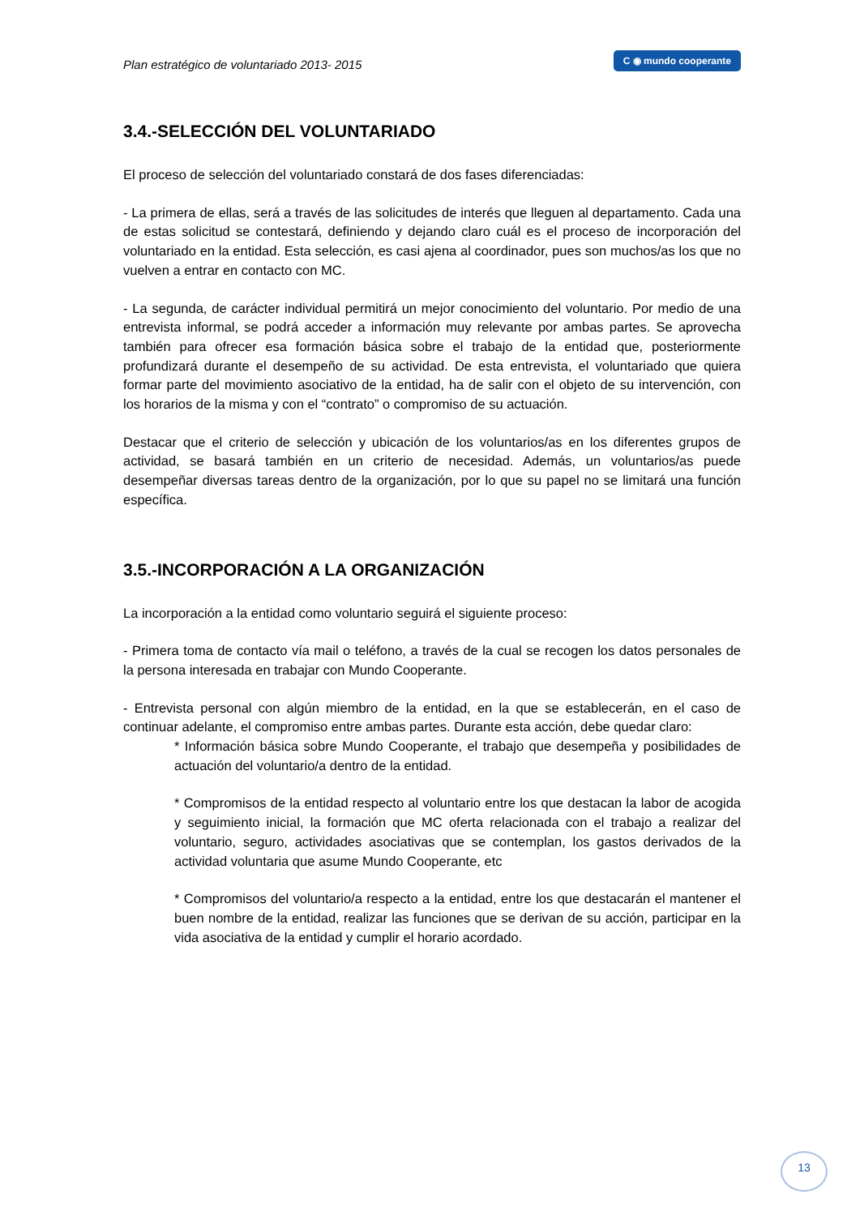Plan estratégico de voluntariado 2013- 2015 C ◉ mundo cooperante
3.4.-SELECCIÓN DEL VOLUNTARIADO
El proceso de selección del voluntariado constará de dos fases diferenciadas:
- La primera de ellas, será a través de las solicitudes de interés que lleguen al departamento. Cada una de estas solicitud se contestará, definiendo y dejando claro cuál es el proceso de incorporación del voluntariado en la entidad. Esta selección, es casi ajena al coordinador, pues son muchos/as los que no vuelven a entrar en contacto con MC.
- La segunda, de carácter individual permitirá un mejor conocimiento del voluntario. Por medio de una entrevista informal, se podrá acceder a información muy relevante por ambas partes. Se aprovecha también para ofrecer esa formación básica sobre el trabajo de la entidad que, posteriormente profundizará durante el desempeño de su actividad. De esta entrevista, el voluntariado que quiera formar parte del movimiento asociativo de la entidad, ha de salir con el objeto de su intervención, con los horarios de la misma y con el “contrato” o compromiso de su actuación.
Destacar que el criterio de selección y ubicación de los voluntarios/as en los diferentes grupos de actividad, se basará también en un criterio de necesidad. Además, un voluntarios/as puede desempeñar diversas tareas dentro de la organización, por lo que su papel no se limitará una función específica.
3.5.-INCORPORACIÓN A LA ORGANIZACIÓN
La incorporación a la entidad como voluntario seguirá el siguiente proceso:
- Primera toma de contacto vía mail o teléfono, a través de la cual se recogen los datos personales de la persona interesada en trabajar con Mundo Cooperante.
- Entrevista personal con algún miembro de la entidad, en la que se establecerán, en el caso de continuar adelante, el compromiso entre ambas partes. Durante esta acción, debe quedar claro:
* Información básica sobre Mundo Cooperante, el trabajo que desempeña y posibilidades de actuación del voluntario/a dentro de la entidad.
* Compromisos de la entidad respecto al voluntario entre los que destacan la labor de acogida y seguimiento inicial, la formación que MC oferta relacionada con el trabajo a realizar del voluntario, seguro, actividades asociativas que se contemplan, los gastos derivados de la actividad voluntaria que asume Mundo Cooperante, etc
* Compromisos del voluntario/a respecto a la entidad, entre los que destacarán el mantener el buen nombre de la entidad, realizar las funciones que se derivan de su acción, participar en la vida asociativa de la entidad y cumplir el horario acordado.
13